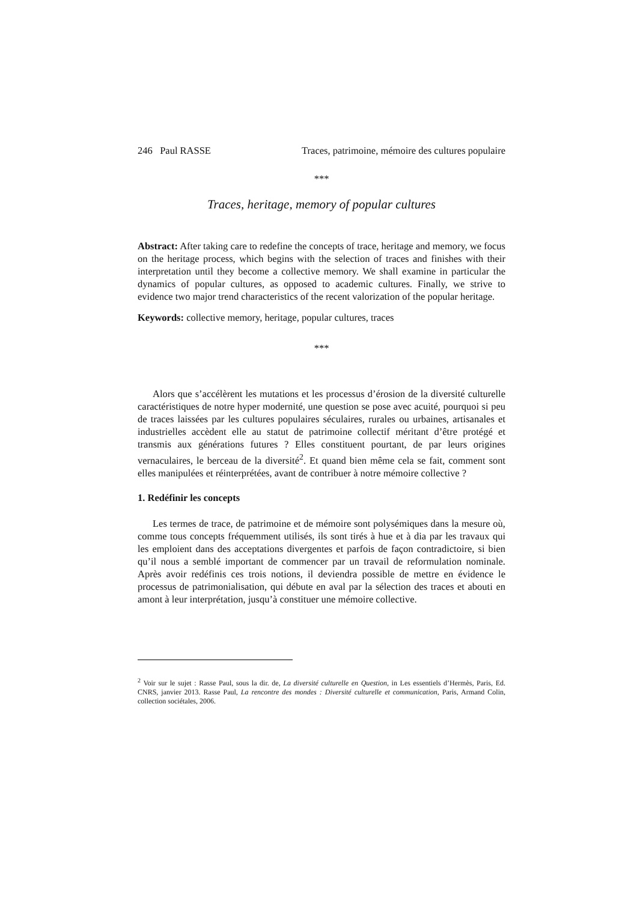246 Paul RASSE Traces, patrimoine, mémoire des cultures populaire
***
Traces, heritage, memory of popular cultures
Abstract: After taking care to redefine the concepts of trace, heritage and memory, we focus on the heritage process, which begins with the selection of traces and finishes with their interpretation until they become a collective memory. We shall examine in particular the dynamics of popular cultures, as opposed to academic cultures. Finally, we strive to evidence two major trend characteristics of the recent valorization of the popular heritage.
Keywords: collective memory, heritage, popular cultures, traces
***
Alors que s’accélèrent les mutations et les processus d’érosion de la diversité culturelle caractéristiques de notre hyper modernité, une question se pose avec acuité, pourquoi si peu de traces laissées par les cultures populaires séculaires, rurales ou urbaines, artisanales et industrielles accèdent elle au statut de patrimoine collectif méritant d’être protégé et transmis aux générations futures ? Elles constituent pourtant, de par leurs origines vernaculaires, le berceau de la diversité<sup>2</sup>. Et quand bien même cela se fait, comment sont elles manipulées et réinterprétées, avant de contribuer à notre mémoire collective ?
1. Redéfinir les concepts
Les termes de trace, de patrimoine et de mémoire sont polysémiques dans la mesure où, comme tous concepts fréquemment utilisés, ils sont tirés à hue et à dia par les travaux qui les emploient dans des acceptations divergentes et parfois de façon contradictoire, si bien qu’il nous a semblé important de commencer par un travail de reformulation nominale. Après avoir redéfinis ces trois notions, il deviendra possible de mettre en évidence le processus de patrimonialisation, qui débute en aval par la sélection des traces et abouti en amont à leur interprétation, jusqu’à constituer une mémoire collective.
<sup>2</sup> Voir sur le sujet : Rasse Paul, sous la dir. de, La diversité culturelle en Question, in Les essentiels d’Hermès, Paris, Ed. CNRS, janvier 2013. Rasse Paul, La rencontre des mondes : Diversité culturelle et communication, Paris, Armand Colin, collection sociétales, 2006.